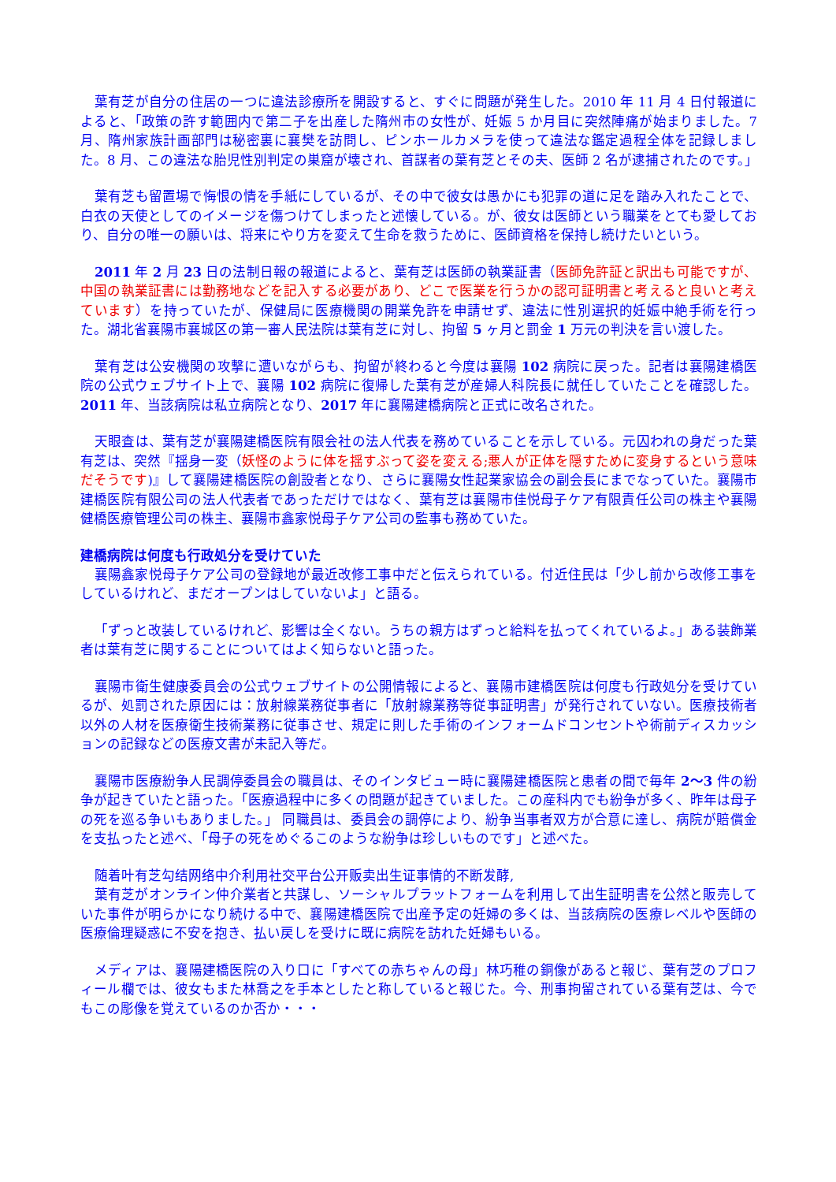葉有芝が自分の住居の一つに違法診療所を開設すると、すぐに問題が発生した。2010 年 11 月 4 日付報道によると、「政策の許す範囲内で第二子を出産した隋州市の女性が、妊娠 5 か月目に突然陣痛が始まりました。7 月、隋州家族計画部門は秘密裏に襄樊を訪問し、ピンホールカメラを使って違法な鑑定過程全体を記録しました。8 月、この違法な胎児性別判定の巣窟が壊され、首謀者の葉有芝とその夫、医師 2 名が逮捕されたのです。」
葉有芝も留置場で悔恨の情を手紙にしているが、その中で彼女は愚かにも犯罪の道に足を踏み入れたことで、白衣の天使としてのイメージを傷つけてしまったと述懐している。が、彼女は医師という職業をとても愛しており、自分の唯一の願いは、将来にやり方を変えて生命を救うために、医師資格を保持し続けたいという。
2011 年 2 月 23 日の法制日報の報道によると、葉有芝は医師の執業証書（医師免許証と訳出も可能ですが、中国の執業証書には勤務地などを記入する必要があり、どこで医業を行うかの認可証明書と考えると良いと考えています）を持っていたが、保健局に医療機関の開業免許を申請せず、違法に性別選択的妊娠中絶手術を行った。湖北省襄陽市襄城区の第一審人民法院は葉有芝に対し、拘留 5 ヶ月と罰金 1 万元の判決を言い渡した。
葉有芝は公安機関の攻撃に遭いながらも、拘留が終わると今度は襄陽 102 病院に戻った。記者は襄陽建橋医院の公式ウェブサイト上で、襄陽 102 病院に復帰した葉有芝が産婦人科院長に就任していたことを確認した。2011 年、当該病院は私立病院となり、2017 年に襄陽建橋病院と正式に改名された。
天眼査は、葉有芝が襄陽建橋医院有限会社の法人代表を務めていることを示している。元囚われの身だった葉有芝は、突然『揺身一変（妖怪のように体を揺すぶって姿を変える;悪人が正体を隠すために変身するという意味だそうです)』して襄陽建橋医院の創設者となり、さらに襄陽女性起業家協会の副会長にまでなっていた。襄陽市建橋医院有限公司の法人代表者であっただけではなく、葉有芝は襄陽市佳悦母子ケア有限責任公司の株主や襄陽健橋医療管理公司の株主、襄陽市鑫家悦母子ケア公司の監事も務めていた。
建橋病院は何度も行政処分を受けていた
襄陽鑫家悦母子ケア公司の登録地が最近改修工事中だと伝えられている。付近住民は「少し前から改修工事をしているけれど、まだオープンはしていないよ」と語る。
「ずっと改装しているけれど、影響は全くない。うちの親方はずっと給料を払ってくれているよ。」ある装飾業者は葉有芝に関することについてはよく知らないと語った。
襄陽市衛生健康委員会の公式ウェブサイトの公開情報によると、襄陽市建橋医院は何度も行政処分を受けているが、処罰された原因には：放射線業務従事者に「放射線業務等従事証明書」が発行されていない。医療技術者以外の人材を医療衛生技術業務に従事させ、規定に則した手術のインフォームドコンセントや術前ディスカッションの記録などの医療文書が未記入等だ。
襄陽市医療紛争人民調停委員会の職員は、そのインタビュー時に襄陽建橋医院と患者の間で毎年 2～3 件の紛争が起きていたと語った。「医療過程中に多くの問題が起きていました。この産科内でも紛争が多く、昨年は母子の死を巡る争いもありました。」 同職員は、委員会の調停により、紛争当事者双方が合意に達し、病院が賠償金を支払ったと述べ、「母子の死をめぐるこのような紛争は珍しいものです」と述べた。
随着叶有芝勾结网络中介利用社交平台公开贩卖出生证事情的不断发酵,
葉有芝がオンライン仲介業者と共謀し、ソーシャルプラットフォームを利用して出生証明書を公然と販売していた事件が明らかになり続ける中で、襄陽建橋医院で出産予定の妊婦の多くは、当該病院の医療レベルや医師の医療倫理疑惑に不安を抱き、払い戻しを受けに既に病院を訪れた妊婦もいる。
メディアは、襄陽建橋医院の入り口に「すべての赤ちゃんの母」林巧稚の銅像があると報じ、葉有芝のプロフィール欄では、彼女もまた林喬之を手本としたと称していると報じた。今、刑事拘留されている葉有芝は、今でもこの彫像を覚えているのか否か・・・